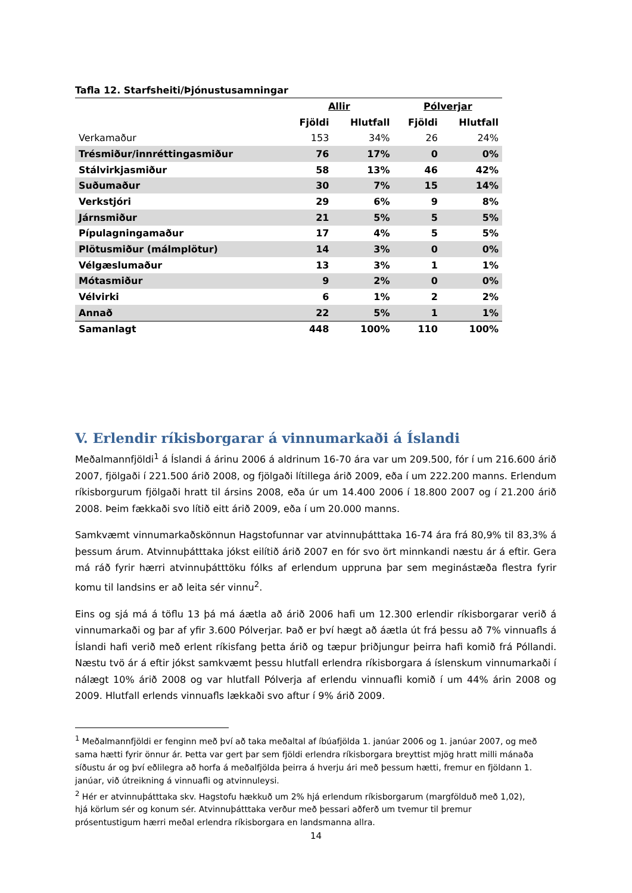Tafla 12. Starfsheiti/Þjónustusamningar
| | Allir | | Pólverjar | |
| --- | --- | --- | --- | --- |
| | Fjöldi | Hlutfall | Fjöldi | Hlutfall |
| Verkamaður | 153 | 34% | 26 | 24% |
| Trésmiður/innréttingasmiður | 76 | 17% | 0 | 0% |
| Stálvirkjasmiður | 58 | 13% | 46 | 42% |
| Suðumaður | 30 | 7% | 15 | 14% |
| Verkstjóri | 29 | 6% | 9 | 8% |
| Járnsmiður | 21 | 5% | 5 | 5% |
| Pípulagningamaður | 17 | 4% | 5 | 5% |
| Plötusmiður (málmplötur) | 14 | 3% | 0 | 0% |
| Vélgæslumaður | 13 | 3% | 1 | 1% |
| Mótasmiður | 9 | 2% | 0 | 0% |
| Vélvirki | 6 | 1% | 2 | 2% |
| Annað | 22 | 5% | 1 | 1% |
| Samanlagt | 448 | 100% | 110 | 100% |
V. Erlendir ríkisborgarar á vinnumarkaði á Íslandi
Meðalmannfjöldi<sup>1</sup> á Íslandi á árinu 2006 á aldrinum 16-70 ára var um 209.500, fór í um 216.600 árið 2007, fjölgaði í 221.500 árið 2008, og fjölgaði lítillega árið 2009, eða í um 222.200 manns. Erlendum ríkisborgurum fjölgaði hratt til ársins 2008, eða úr um 14.400 2006 í 18.800 2007 og í 21.200 árið 2008. Þeim fækkaði svo lítið eitt árið 2009, eða í um 20.000 manns.
Samkvæmt vinnumarkaðskönnun Hagstofunnar var atvinnuþátttaka 16-74 ára frá 80,9% til 83,3% á þessum árum. Atvinnuþátttaka jókst eilítið árið 2007 en fór svo ört minnkandi næstu ár á eftir. Gera má ráð fyrir hærri atvinnuþátttöku fólks af erlendum uppruna þar sem meginástæða flestra fyrir komu til landsins er að leita sér vinnu<sup>2</sup>.
Eins og sjá má á töflu 13 þá má áætla að árið 2006 hafi um 12.300 erlendir ríkisborgarar verið á vinnumarkaði og þar af yfir 3.600 Pólverjar. Það er því hægt að áætla út frá þessu að 7% vinnuafls á Íslandi hafi verið með erlent ríkisfang þetta árið og tæpur þriðjungur þeirra hafi komið frá Póllandi. Næstu tvö ár á eftir jókst samkvæmt þessu hlutfall erlendra ríkisborgara á íslenskum vinnumarkaði í nálægt 10% árið 2008 og var hlutfall Pólverja af erlendu vinnuafli komið í um 44% árin 2008 og 2009. Hlutfall erlends vinnuafls lækkaði svo aftur í 9% árið 2009.
<sup>1</sup> Meðalmannfjöldi er fenginn með því að taka meðaltal af íbúafjölda 1. janúar 2006 og 1. janúar 2007, og með sama hætti fyrir önnur ár. Þetta var gert þar sem fjöldi erlendra ríkisborgara breyttist mjög hratt milli mánaða síðustu ár og því eðlilegra að horfa á meðalfjölda þeirra á hverju ári með þessum hætti, fremur en fjöldann 1. janúar, við útreikning á vinnuafli og atvinnuleysi.
<sup>2</sup> Hér er atvinnuþátttaka skv. Hagstofu hækkuð um 2% hjá erlendum ríkisborgarum (margfölduð með 1,02), hjá körlum sér og konum sér. Atvinnuþátttaka verður með þessari aðferð um tvemur til þremur prósentustigum hærri meðal erlendra ríkisborgara en landsmanna allra.
14